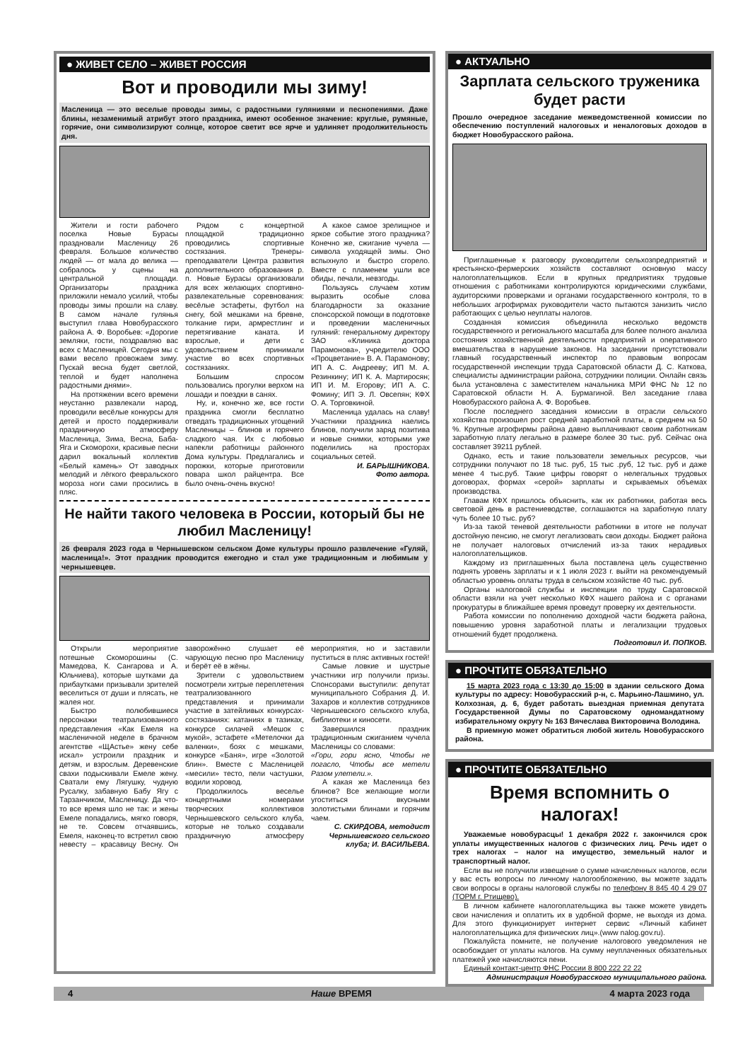● ЖИВЕТ СЕЛО – ЖИВЕТ РОССИЯ
Вот и проводили мы зиму!
Масленица — это веселые проводы зимы, с радостными гуляниями и песнопениями. Даже блины, незаменимый атрибут этого праздника, имеют особенное значение: круглые, румяные, горячие, они символизируют солнце, которое светит все ярче и удлиняет продолжительность дня.
Жители и гости рабочего поселка Новые Бурасы праздновали Масленицу 26 февраля. Большое количество людей — от мала до велика — собралось у сцены на центральной площади. Организаторы праздника приложили немало усилий, чтобы проводы зимы прошли на славу. В самом начале гулянья выступил глава Новобурасского района А. Ф. Воробьев: «Дорогие земляки, гости, поздравляю вас всех с Масленицей. Сегодня мы с вами весело провожаем зиму. Пускай весна будет светлой, теплой и будет наполнена радостными днями».
На протяжении всего времени неустанно развлекали народ, проводили весёлые конкурсы для детей и просто поддерживали праздничную атмосферу Масленица, Зима, Весна, Баба-Яга и Скоморохи, красивые песни дарил вокальный коллектив «Белый камень» От заводных мелодий и лёгкого февральского мороза ноги сами просились в пляс.
Рядом с концертной площадкой традиционно проводились спортивные состязания. Тренеры-преподаватели Центра развития дополнительного образования р. п. Новые Бурасы организовали для всех желающих спортивно-развлекательные соревнования: весёлые эстафеты, футбол на снегу, бой мешками на бревне, толкание гири, армрестлинг и перетягивание каната. И взрослые, и дети с удовольствием принимали участие во всех спортивных состязаниях.
Большим спросом пользовались прогулки верхом на лошади и поездки в санях.
Ну, и, конечно же, все гости праздника смогли бесплатно отведать традиционных угощений Масленицы – блинов и горячего сладкого чая. Их с любовью напекли работницы районного Дома культуры. Предлагались и порожки, которые приготовили повара школ райцентра. Все было очень-очень вкусно!
А какое самое зрелищное и яркое событие этого праздника? Конечно же, сжигание чучела — символа уходящей зимы. Оно вспыхнуло и быстро сгорело. Вместе с пламенем ушли все обиды, печали, невзгоды.
Пользуясь случаем хотим выразить особые слова благодарности за оказание спонсорской помощи в подготовке и проведении масленичных гуляний: генеральному директору ЗАО «Клиника доктора Парамонова», учредителю ООО «Процветание» В. А. Парамонову; ИП А. С. Андрееву; ИП М. А. Резинкину; ИП К. А. Мартиросян; ИП И. М. Егорову; ИП А. С. Фомину; ИП Э. Л. Овсепян; КФХ О. А. Торговкиной.
Масленица удалась на славу! Участники праздника наелись блинов, получили заряд позитива и новые снимки, которыми уже поделились на просторах социальных сетей.
И. БАРЫШНИКОВА.
Фото автора.
Не найти такого человека в России, который бы не любил Масленицу!
26 февраля 2023 года в Чернышевском сельском Доме культуры прошло развлечение «Гуляй, масленица!». Этот праздник проводится ежегодно и стал уже традиционным и любимым у чернышевцев.
Открыли мероприятие потешные Скоморошины (С. Мамедова, К. Сангарова и А. Юльчиева), которые шутками да прибаутками призывали зрителей веселиться от души и плясать, не жалея ног.
Быстро полюбившиеся персонажи театрализованного представления «Как Емеля на масленичной неделе в брачном агентстве «ЩАстье» жену себе искал» устроили праздник и детям, и взрослым. Деревенские свахи подыскивали Емеле жену. Сватали ему Лягушку, чудную Русалку, забавную Бабу Ягу с Тарзанчиком, Масленицу. Да что-то все время шло не так: и жены Емеле попадались, мягко говоря, не те. Совсем отчаявшись, Емеля, наконец-то встретил свою невесту – красавицу Весну. Он заворожённо слушает её чарующую песню про Масленицу и берёт её в жёны.
Зрители с удовольствием посмотрели хитрые переплетения театрализованного представления и принимали участие в затейливых конкурсах-состязаниях: катаниях в тазиках, конкурсе силачей «Мешок с мукой», эстафете «Метелочки да валенки», боях с мешками, конкурсе «Баня», игре «Золотой блин». Вместе с Масленицей «месили» тесто, пели частушки, водили хоровод.
Продолжилось веселье концертными номерами творческих коллективов Чернышевского сельского клуба, которые не только создавали праздничную атмосферу мероприятия, но и заставили пуститься в пляс активных гостей!
Самые ловкие и шустрые участники игр получили призы. Спонсорами выступили: депутат муниципального Собрания Д. И. Захаров и коллектив сотрудников Чернышевского сельского клуба, библиотеки и киносети.
Завершился праздник традиционным сжиганием чучела Масленицы со словами:
«Гори, гори ясно, Чтобы не погасло, Чтобы все метели Разом улетели.».
А какая же Масленица без блинов? Все желающие могли угоститься вкусными золотистыми блинами и горячим чаем.
С. СКИРДОВА, методист Чернышевского сельского клуба; И. ВАСИЛЬЕВА.
● АКТУАЛЬНО
Зарплата сельского труженика будет расти
Прошло очередное заседание межведомственной комиссии по обеспечению поступлений налоговых и неналоговых доходов в бюджет Новобурасского района.
Приглашенные к разговору руководители сельхозпредприятий и крестьянско-фермерских хозяйств составляют основную массу налогоплательщиков. Если в крупных предприятиях трудовые отношения с работниками контролируются юридическими службами, аудиторскими проверками и органами государственного контроля, то в небольших агрофирмах руководители часто пытаются занизить число работающих с целью неуплаты налогов.
Созданная комиссия объединила несколько ведомств государственного и регионального масштаба для более полного анализа состояния хозяйственной деятельности предприятий и оперативного вмешательства в нарушение законов. На заседании присутствовали главный государственный инспектор по правовым вопросам государственной инспекции труда Саратовской области Д. С. Каткова, специалисты администрации района, сотрудники полиции. Онлайн связь была установлена с заместителем начальника МРИ ФНС № 12 по Саратовской области Н. А. Бурмагиной. Вел заседание глава Новобурасского района А. Ф. Воробьев.
После последнего заседания комиссии в отрасли сельского хозяйства произошел рост средней заработной платы, в среднем на 50 %. Крупные агрофирмы района давно выплачивают своим работникам заработную плату легально в размере более 30 тыс. руб. Сейчас она составляет 39211 рублей.
Однако, есть и такие пользователи земельных ресурсов, чьи сотрудники получают по 18 тыс. руб, 15 тыс .руб, 12 тыс. руб и даже менее 4 тыс.руб. Такие цифры говорят о нелегальных трудовых договорах, формах «серой» зарплаты и скрываемых объемах производства.
Главам КФХ пришлось объяснить, как их работники, работая весь световой день в растениеводстве, соглашаются на заработную плату чуть более 10 тыс. руб?
Из-за такой теневой деятельности работники в итоге не получат достойную пенсию, не смогут легализовать свои доходы. Бюджет района не получает налоговых отчислений из-за таких нерадивых налогоплательщиков.
Каждому из приглашенных была поставлена цель существенно поднять уровень зарплаты и к 1 июля 2023 г. выйти на рекомендуемый областью уровень оплаты труда в сельском хозяйстве 40 тыс. руб.
Органы налоговой службы и инспекции по труду Саратовской области взяли на учет несколько КФХ нашего района и с органами прокуратуры в ближайшее время проведут проверку их деятельности.
Работа комиссии по пополнению доходной части бюджета района, повышению уровня заработной платы и легализации трудовых отношений будет продолжена.
Подготовил И. ПОПКОВ.
● ПРОЧТИТЕ ОБЯЗАТЕЛЬНО
15 марта 2023 года с 13:30 до 15:00 в здании сельского Дома культуры по адресу: Новобурасский р-н, с. Марьино-Лашмино, ул. Колхозная, д. 6, будет работать выездная приемная депутата Государственной Думы по Саратовскому одномандатному избирательному округу № 163 Вячеслава Викторовича Володина.
В приемную может обратиться любой житель Новобурасского района.
● ПРОЧТИТЕ ОБЯЗАТЕЛЬНО
Время вспомнить о налогах!
Уважаемые новобурасцы! 1 декабря 2022 г. закончился срок уплаты имущественных налогов с физических лиц. Речь идет о трех налогах – налог на имущество, земельный налог и транспортный налог.
Если вы не получили извещение о сумме начисленных налогов, если у вас есть вопросы по личному налогообложению, вы можете задать свои вопросы в органы налоговой службы по телефону 8 845 40 4 29 07 (ТОРМ г. Ртищево).
В личном кабинете налогоплательщика вы также можете увидеть свои начисления и оплатить их в удобной форме, не выходя из дома. Для этого функционирует интернет сервис «Личный кабинет налогоплательщика для физических лиц».(www nalog.gov.ru).
Пожалуйста помните, не получение налогового уведомления не освобождает от уплаты налогов. На сумму неуплаченных обязательных платежей уже начисляются пени.
Единый контакт-центр ФНС России 8 800 222 22 22
Администрация Новобурасского муниципального района.
4 Наше ВРЕМЯ 4 марта 2023 года